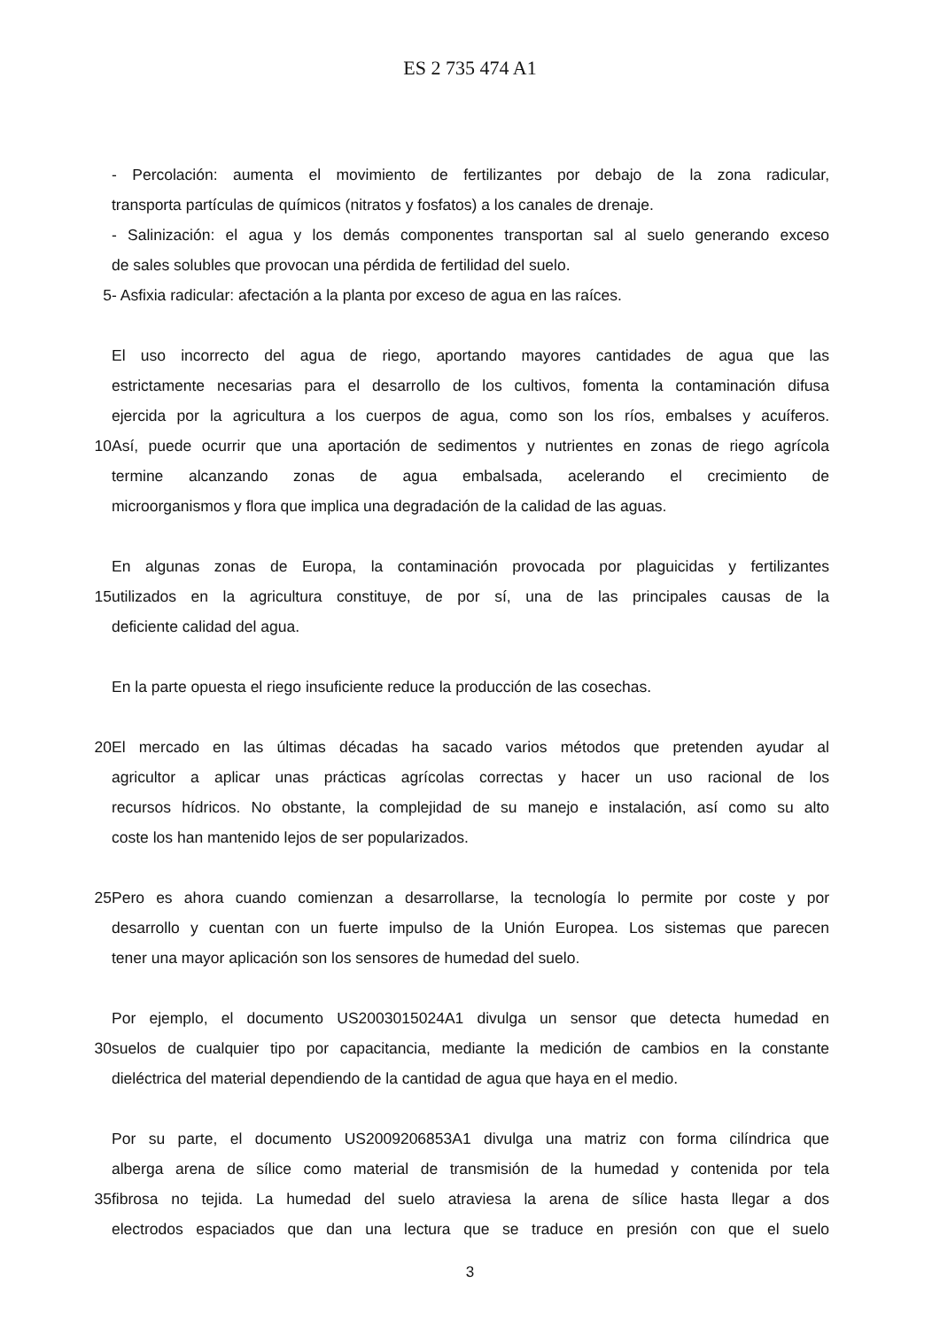ES 2 735 474 A1
- Percolación: aumenta el movimiento de fertilizantes por debajo de la zona radicular,
transporta partículas de químicos (nitratos y fosfatos) a los canales de drenaje.
- Salinización: el agua y los demás componentes transportan sal al suelo generando exceso
de sales solubles que provocan una pérdida de fertilidad del suelo.
5 - Asfixia radicular: afectación a la planta por exceso de agua en las raíces.
El uso incorrecto del agua de riego, aportando mayores cantidades de agua que las
estrictamente necesarias para el desarrollo de los cultivos, fomenta la contaminación difusa
ejercida por la agricultura a los cuerpos de agua, como son los ríos, embalses y acuíferos.
10 Así, puede ocurrir que una aportación de sedimentos y nutrientes en zonas de riego agrícola
termine alcanzando zonas de agua embalsada, acelerando el crecimiento de
microorganismos y flora que implica una degradación de la calidad de las aguas.
En algunas zonas de Europa, la contaminación provocada por plaguicidas y fertilizantes
15 utilizados en la agricultura constituye, de por sí, una de las principales causas de la
deficiente calidad del agua.
En la parte opuesta el riego insuficiente reduce la producción de las cosechas.
20 El mercado en las últimas décadas ha sacado varios métodos que pretenden ayudar al
agricultor a aplicar unas prácticas agrícolas correctas y hacer un uso racional de los
recursos hídricos. No obstante, la complejidad de su manejo e instalación, así como su alto
coste los han mantenido lejos de ser popularizados.
25 Pero es ahora cuando comienzan a desarrollarse, la tecnología lo permite por coste y por
desarrollo y cuentan con un fuerte impulso de la Unión Europea. Los sistemas que parecen
tener una mayor aplicación son los sensores de humedad del suelo.
Por ejemplo, el documento US2003015024A1 divulga un sensor que detecta humedad en
30 suelos de cualquier tipo por capacitancia, mediante la medición de cambios en la constante
dieléctrica del material dependiendo de la cantidad de agua que haya en el medio.
Por su parte, el documento US2009206853A1 divulga una matriz con forma cilíndrica que
alberga arena de sílice como material de transmisión de la humedad y contenida por tela
35 fibrosa no tejida. La humedad del suelo atraviesa la arena de sílice hasta llegar a dos
electrodos espaciados que dan una lectura que se traduce en presión con que el suelo
3